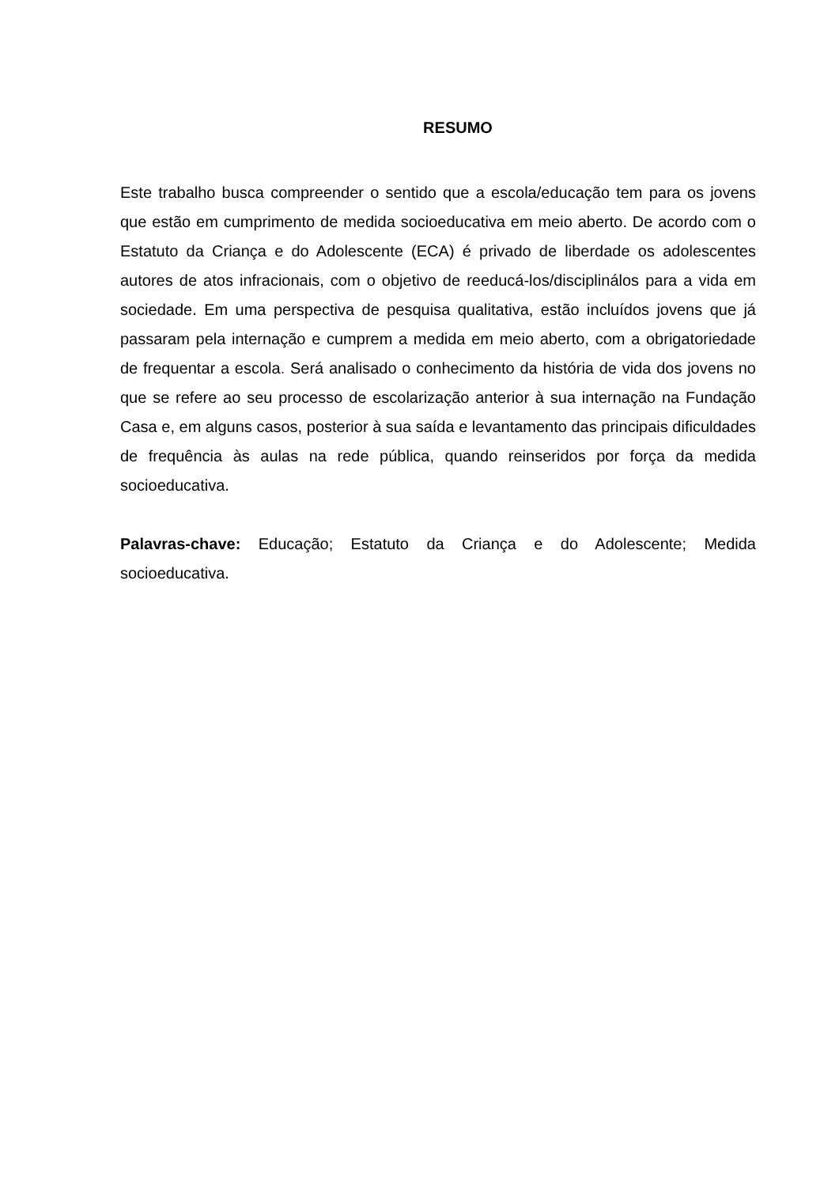RESUMO
Este trabalho busca compreender o sentido que a escola/educação tem para os jovens que estão em cumprimento de medida socioeducativa em meio aberto. De acordo com o Estatuto da Criança e do Adolescente (ECA) é privado de liberdade os adolescentes autores de atos infracionais, com o objetivo de reeducá-los/disciplinálos para a vida em sociedade. Em uma perspectiva de pesquisa qualitativa, estão incluídos jovens que já passaram pela internação e cumprem a medida em meio aberto, com a obrigatoriedade de frequentar a escola. Será analisado o conhecimento da história de vida dos jovens no que se refere ao seu processo de escolarização anterior à sua internação na Fundação Casa e, em alguns casos, posterior à sua saída e levantamento das principais dificuldades de frequência às aulas na rede pública, quando reinseridos por força da medida socioeducativa.
Palavras-chave: Educação; Estatuto da Criança e do Adolescente; Medida socioeducativa.